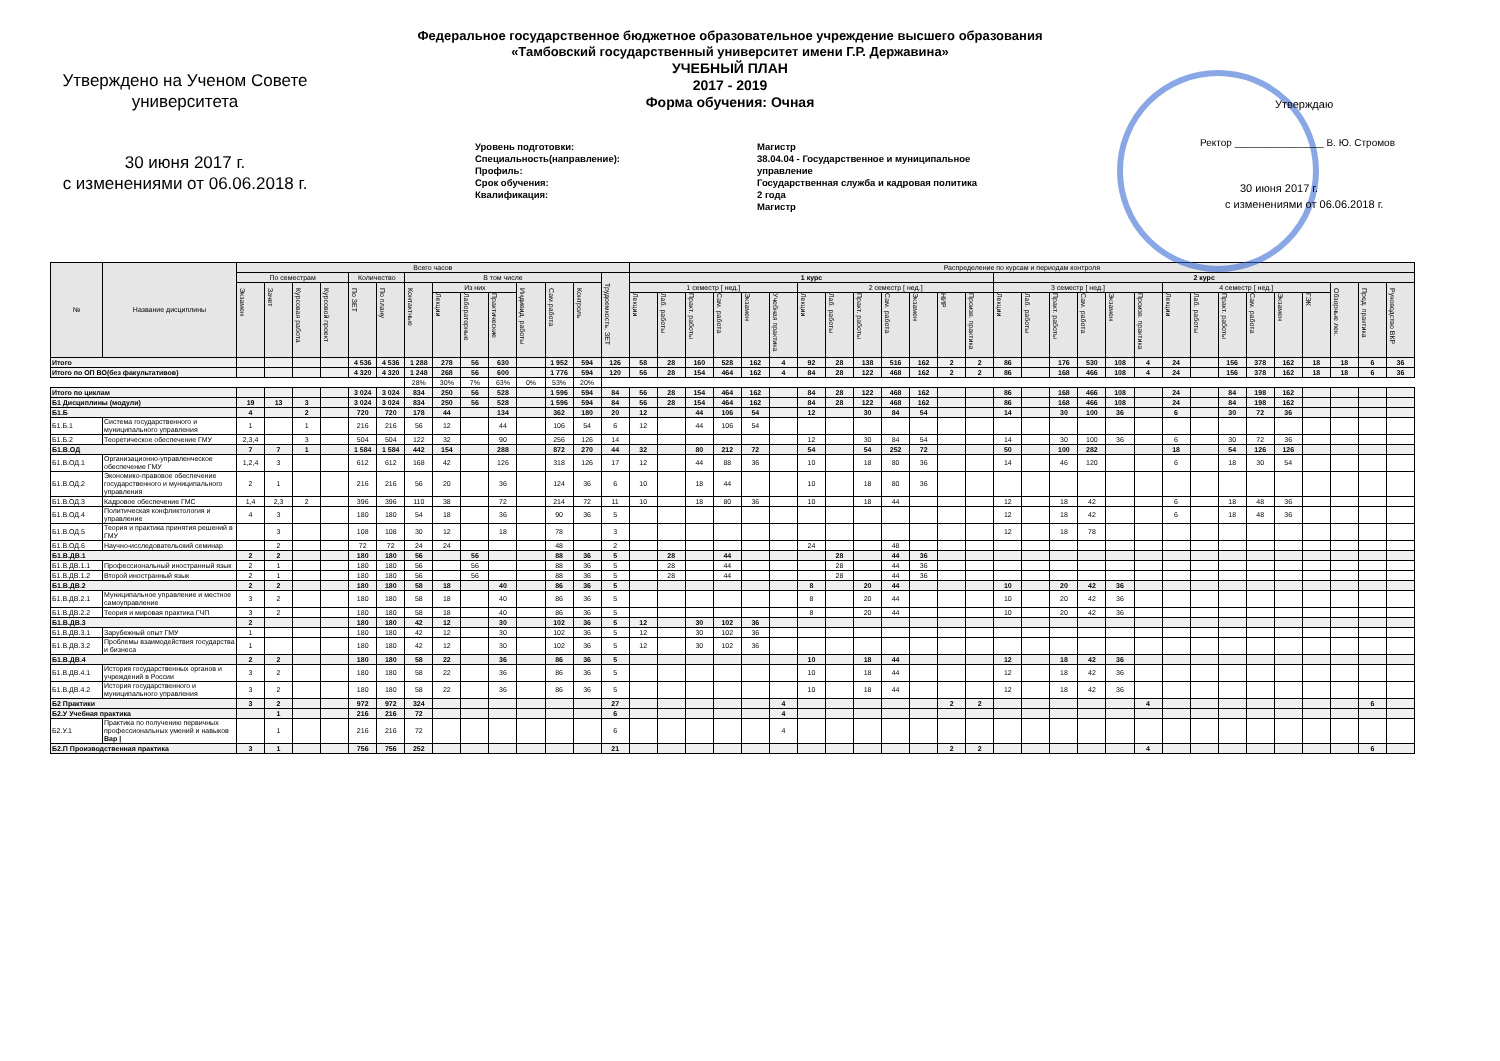Утверждаю
Ректор ________________ В. Ю. Стромов
30 июня 2017 г.
с изменениями от 06.06.2018 г.
Утверждено на Ученом Совете
университета
30 июня 2017 г.
с изменениями от 06.06.2018 г.
Федеральное государственное бюджетное образовательное учреждение высшего образования
«Тамбовский государственный университет имени Г.Р. Державина»
УЧЕБНЫЙ ПЛАН
2017 - 2019
Форма обучения: Очная
Уровень подготовки:
Специальность(направление):
Профиль:
Срок обучения:
Квалификация:
Магистр
38.04.04 - Государственное и муниципальное
управление
Государственная служба и кадровая политика
2 года
Магистр
| № | Название дисциплины | Всего часов | | | | | | | | | | | | | | Распределение по курсам и периодам контроля | | | | | | | | | | | | | | | | | | | | | | | | | | | |
| --- | --- | --- | --- | --- | --- | --- | --- | --- | --- | --- | --- | --- | --- | --- | --- | --- | --- | --- | --- | --- | --- | --- | --- | --- | --- | --- | --- | --- | --- | --- | --- | --- | --- | --- | --- | --- | --- | --- | --- | --- | --- | --- | --- |
| | | По семестрам | | | | Количество | | В том числе | | | | | | | Трудоемкость, ЗЕТ | 1 курс | | | | | | | | | | | | | 2 курс | | | | | | | | | | | | | | |
| | | Экзамен | Зачет | Курсовая работа | Курсовой проект | По ЗЕТ | По плану | Контактные | Из них | | | Индивид. работы | Сам.работа | Контроль | | 1 семестр [ нед.] | | | | | | 2 семестр [ нед.] | | | | | | | 3 семестр [ нед.] | | | | | | 4 семестр [ нед.] | | | | | | Обзорные лек. | Пред. практика | Руководство ВКР |
| | | | | | | | | | Лекции | Лабораторные | Практические | | | | | Лекции | Лаб. работы | Практ. работы | Сам. работа | Экзамен | Учебная практика | Лекции | Лаб. работы | Практ. работы | Сам. работа | Экзамен | НИР | Произв. практика | Лекции | Лаб. работы | Практ. работы | Сам. работа | Экзамен | Произв. практика | Лекции | Лаб. работы | Практ. работы | Сам. работа | Экзамен | ГЭК | | | |
| Итого | | | | | | 4 536 | 4 536 | 1 288 | 278 | 56 | 630 | | 1 952 | 594 | 126 | 58 | 28 | 160 | 528 | 162 | 4 | 92 | 28 | 138 | 516 | 162 | 2 | 2 | 86 | | 176 | 530 | 108 | 4 | 24 | | 156 | 378 | 162 | 18 | 18 | 6 | 36 |
| Итого по ОП ВО(без факультативов) | | | | | | 4 320 | 4 320 | 1 248 | 268 | 56 | 600 | | 1 776 | 594 | 120 | 56 | 28 | 154 | 464 | 162 | 4 | 84 | 28 | 122 | 468 | 162 | 2 | 2 | 86 | | 168 | 466 | 108 | 4 | 24 | | 156 | 378 | 162 | 18 | 18 | 6 | 36 |
| | | | | | | | | 28% | 30% | 7% | 63% | 0% | 53% | 20% | | | | | | | | | | | | | | | | | | | | | | | | | | | | | |
| Итого по циклам | | | | | | 3 024 | 3 024 | 834 | 250 | 56 | 528 | | 1 596 | 594 | 84 | 56 | 28 | 154 | 464 | 162 | | 84 | 28 | 122 | 468 | 162 | | | 86 | | 168 | 466 | 108 | | 24 | | 84 | 198 | 162 | | | | |
| Б1 Дисциплины (модули) | | 19 | 13 | 3 | | 3 024 | 3 024 | 834 | 250 | 56 | 528 | | 1 596 | 594 | 84 | 56 | 28 | 154 | 464 | 162 | | 84 | 28 | 122 | 468 | 162 | | | 86 | | 168 | 466 | 108 | | 24 | | 84 | 198 | 162 | | | | |
| Б1.Б | | 4 | | 2 | | 720 | 720 | 178 | 44 | | 134 | | 362 | 180 | 20 | 12 | | 44 | 106 | 54 | | 12 | | 30 | 84 | 54 | | | 14 | | 30 | 100 | 36 | | 6 | | 30 | 72 | 36 | | | | |
| Б1.Б.1 | Система государственного и муниципального управления | 1 | | 1 | | 216 | 216 | 56 | 12 | | 44 | | 106 | 54 | 6 | 12 | | 44 | 106 | 54 | | | | | | | | | | | | | | | | | | | | | | | |
| Б1.Б.2 | Теоретическое обеспечение ГМУ | 2,3,4 | | 3 | | 504 | 504 | 122 | 32 | | 90 | | 256 | 126 | 14 | | | | | | | 12 | | 30 | 84 | 54 | | | 14 | | 30 | 100 | 36 | | 6 | | 30 | 72 | 36 | | | | |
| Б1.В.ОД | | 7 | 7 | 1 | | 1 584 | 1 584 | 442 | 154 | | 288 | | 872 | 270 | 44 | 32 | | 80 | 212 | 72 | | 54 | | 54 | 252 | 72 | | | 50 | | 100 | 282 | | | 18 | | 54 | 126 | 126 | | | | |
| Б1.В.ОД.1 | Организационно-управленческое обеспечение ГМУ | 1,2,4 | 3 | | | 612 | 612 | 168 | 42 | | 126 | | 318 | 126 | 17 | 12 | | 44 | 88 | 36 | | 10 | | 18 | 80 | 36 | | | 14 | | 46 | 120 | | | 6 | | 18 | 30 | 54 | | | | |
| Б1.В.ОД.2 | Экономико-правовое обеспечение государственного и муниципального управления | 2 | 1 | | | 216 | 216 | 56 | 20 | | 36 | | 124 | 36 | 6 | 10 | | 18 | 44 | | | 10 | | 18 | 80 | 36 | | | | | | | | | | | | | | | | | |
| Б1.В.ОД.3 | Кадровое обеспечение ГМС | 1,4 | 2,3 | 2 | | 396 | 396 | 110 | 38 | | 72 | | 214 | 72 | 11 | 10 | | 18 | 80 | 36 | | 10 | | 18 | 44 | | | | 12 | | 18 | 42 | | | 6 | | 18 | 48 | 36 | | | | |
| Б1.В.ОД.4 | Политическая конфликтология и управление | 4 | 3 | | | 180 | 180 | 54 | 18 | | 36 | | 90 | 36 | 5 | | | | | | | | | | | | | | 12 | | 18 | 42 | | | 6 | | 18 | 48 | 36 | | | | |
| Б1.В.ОД.5 | Теория и практика принятия решений в ГМУ | | 3 | | | 108 | 108 | 30 | 12 | | 18 | | 78 | | 3 | | | | | | | | | | | | | | 12 | | 18 | 78 | | | | | | | | | | | |
| Б1.В.ОД.6 | Научно-исследовательский семинар | | 2 | | | 72 | 72 | 24 | 24 | | | | 48 | | 2 | | | | | | | 24 | | | 48 | | | | | | | | | | | | | | | | | | |
| Б1.В.ДВ.1 | | 2 | 2 | | | 180 | 180 | 56 | | 56 | | | 88 | 36 | 5 | | 28 | | 44 | | | | 28 | | 44 | 36 | | | | | | | | | | | | | | | | | |
| Б1.В.ДВ.1.1 | Профессиональный иностранный язык | 2 | 1 | | | 180 | 180 | 56 | | 56 | | | 88 | 36 | 5 | | 28 | | 44 | | | | 28 | | 44 | 36 | | | | | | | | | | | | | | | | | |
| Б1.В.ДВ.1.2 | Второй иностранный язык | 2 | 1 | | | 180 | 180 | 56 | | 56 | | | 88 | 36 | 5 | | 28 | | 44 | | | | 28 | | 44 | 36 | | | | | | | | | | | | | | | | | |
| Б1.В.ДВ.2 | | 2 | 2 | | | 180 | 180 | 58 | 18 | | 40 | | 86 | 36 | 5 | | | | | | | 8 | | 20 | 44 | | | | 10 | | 20 | 42 | 36 | | | | | | | | | | |
| Б1.В.ДВ.2.1 | Муниципальное управление и местное самоуправление | 3 | 2 | | | 180 | 180 | 58 | 18 | | 40 | | 86 | 36 | 5 | | | | | | | 8 | | 20 | 44 | | | | 10 | | 20 | 42 | 36 | | | | | | | | | | |
| Б1.В.ДВ.2.2 | Теория и мировая практика ГЧП | 3 | 2 | | | 180 | 180 | 58 | 18 | | 40 | | 86 | 36 | 5 | | | | | | | 8 | | 20 | 44 | | | | 10 | | 20 | 42 | 36 | | | | | | | | | | |
| Б1.В.ДВ.3 | | 2 | | | | 180 | 180 | 42 | 12 | | 30 | | 102 | 36 | 5 | 12 | | 30 | 102 | 36 | | | | | | | | | | | | | | | | | | | | | | | |
| Б1.В.ДВ.3.1 | Зарубежный опыт ГМУ | 1 | | | | 180 | 180 | 42 | 12 | | 30 | | 102 | 36 | 5 | 12 | | 30 | 102 | 36 | | | | | | | | | | | | | | | | | | | | | | | |
| Б1.В.ДВ.3.2 | Проблемы взаимодействия государства и бизнеса | 1 | | | | 180 | 180 | 42 | 12 | | 30 | | 102 | 36 | 5 | 12 | | 30 | 102 | 36 | | | | | | | | | | | | | | | | | | | | | | | |
| Б1.В.ДВ.4 | | 2 | 2 | | | 180 | 180 | 58 | 22 | | 36 | | 86 | 36 | 5 | | | | | | | 10 | | 18 | 44 | | | | 12 | | 18 | 42 | 36 | | | | | | | | | | |
| Б1.В.ДВ.4.1 | История государственных органов и учреждений в России | 3 | 2 | | | 180 | 180 | 58 | 22 | | 36 | | 86 | 36 | 5 | | | | | | | 10 | | 18 | 44 | | | | 12 | | 18 | 42 | 36 | | | | | | | | | | |
| Б1.В.ДВ.4.2 | История государственного и муниципального управления | 3 | 2 | | | 180 | 180 | 58 | 22 | | 36 | | 86 | 36 | 5 | | | | | | | 10 | | 18 | 44 | | | | 12 | | 18 | 42 | 36 | | | | | | | | | | |
| Б2 Практики | | 3 | 2 | | | 972 | 972 | 324 | | | | | | | 27 | | | | | | 4 | | | | | | 2 | 2 | | | | | | 4 | | | | | | | | 6 | |
| Б2.У Учебная практика | | | 1 | | | 216 | 216 | 72 | | | | | | | 6 | | | | | | 4 | | | | | | | | | | | | | | | | | | | | | | |
| Б2.У.1 | Практика по получению первичных профессиональных умений и навыков Вар / | | 1 | | | 216 | 216 | 72 | | | | | | | 6 | | | | | | 4 | | | | | | | | | | | | | | | | | | | | | | |
| Б2.П Производственная практика | | 3 | 1 | | | 756 | 756 | 252 | | | | | | | 21 | | | | | | | | | | | | 2 | 2 | | | | | | 4 | | | | | | | | 6 | |